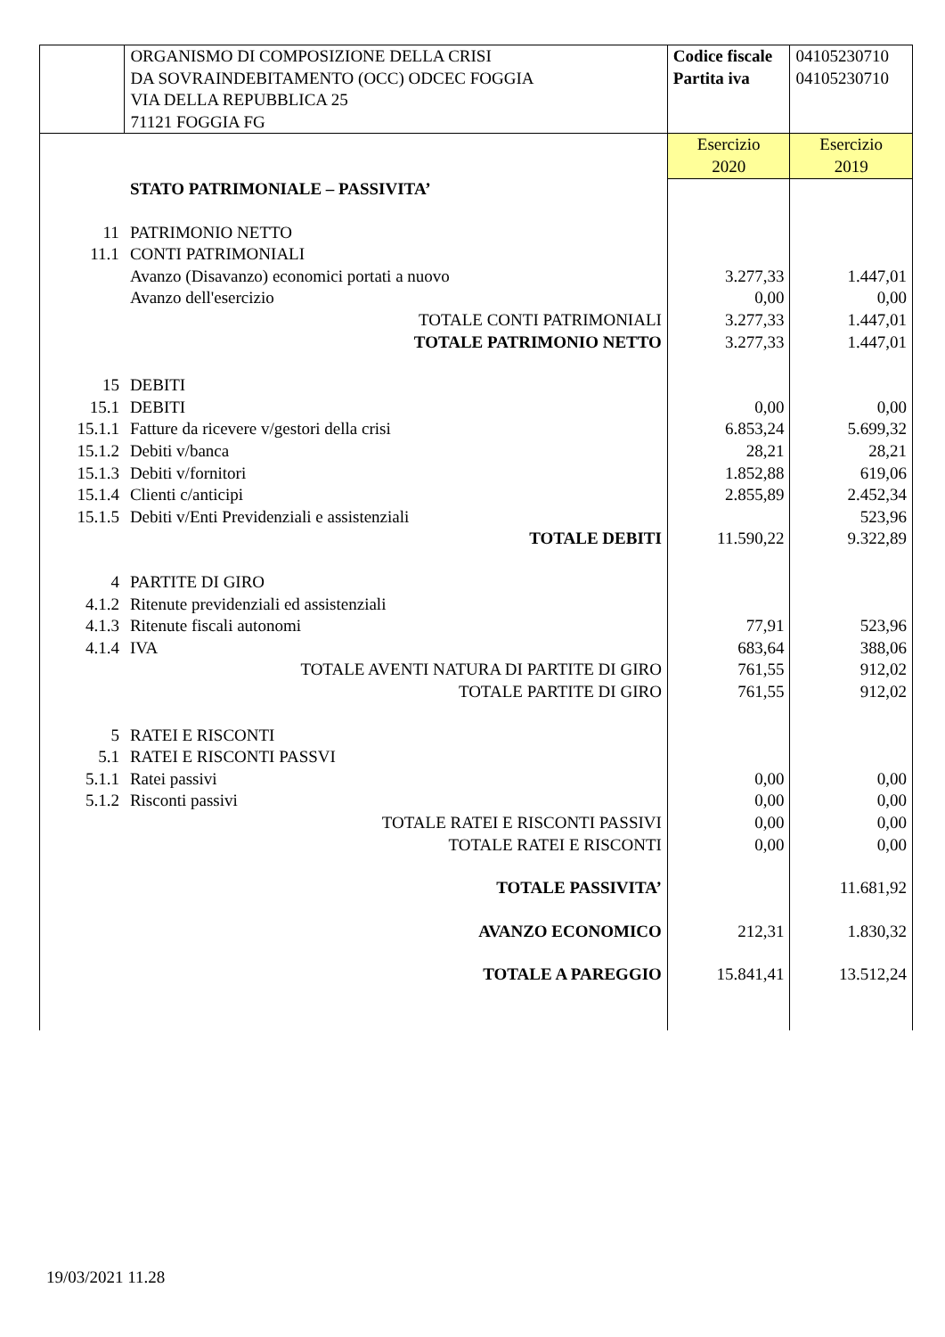| | ORGANISMO DI COMPOSIZIONE DELLA CRISI DA SOVRAINDEBITAMENTO (OCC) ODCEC FOGGIA VIA DELLA REPUBBLICA 25 71121 FOGGIA FG | Codice fiscale Partita iva | 04105230710 04105230710 |
| | | Esercizio 2020 | Esercizio 2019 |
| | STATO PATRIMONIALE – PASSIVITA’ | | |
| 11 | PATRIMONIO NETTO | | |
| 11.1 | CONTI PATRIMONIALI | | |
| | Avanzo (Disavanzo) economici portati a nuovo | 3.277,33 | 1.447,01 |
| | Avanzo dell'esercizio | 0,00 | 0,00 |
| | TOTALE CONTI PATRIMONIALI | 3.277,33 | 1.447,01 |
| | TOTALE PATRIMONIO NETTO | 3.277,33 | 1.447,01 |
| 15 | DEBITI | | |
| 15.1 | DEBITI | 0,00 | 0,00 |
| 15.1.1 | Fatture da ricevere v/gestori della crisi | 6.853,24 | 5.699,32 |
| 15.1.2 | Debiti v/banca | 28,21 | 28,21 |
| 15.1.3 | Debiti v/fornitori | 1.852,88 | 619,06 |
| 15.1.4 | Clienti c/anticipi | 2.855,89 | 2.452,34 |
| 15.1.5 | Debiti v/Enti Previdenziali e assistenziali | | 523,96 |
| | TOTALE DEBITI | 11.590,22 | 9.322,89 |
| 4 | PARTITE DI GIRO | | |
| 4.1.2 | Ritenute previdenziali ed assistenziali | | |
| 4.1.3 | Ritenute fiscali autonomi | 77,91 | 523,96 |
| 4.1.4 | IVA | 683,64 | 388,06 |
| | TOTALE AVENTI NATURA DI PARTITE DI GIRO | 761,55 | 912,02 |
| | TOTALE PARTITE DI GIRO | 761,55 | 912,02 |
| 5 | RATEI E RISCONTI | | |
| 5.1 | RATEI E RISCONTI PASSVI | | |
| 5.1.1 | Ratei passivi | 0,00 | 0,00 |
| 5.1.2 | Risconti passivi | 0,00 | 0,00 |
| | TOTALE RATEI E RISCONTI PASSIVI | 0,00 | 0,00 |
| | TOTALE RATEI E RISCONTI | 0,00 | 0,00 |
| | TOTALE PASSIVITA’ | | 11.681,92 |
| | AVANZO ECONOMICO | 212,31 | 1.830,32 |
| | TOTALE A PAREGGIO | 15.841,41 | 13.512,24 |
19/03/2021 11.28